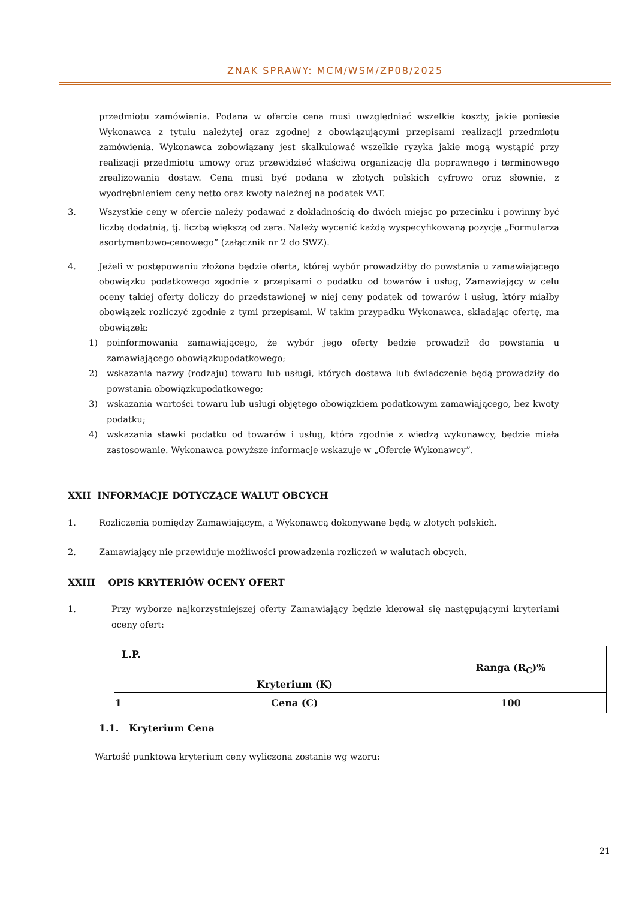ZNAK SPRAWY: MCM/WSM/ZP08/2025
przedmiotu zamówienia. Podana w ofercie cena musi uwzględniać wszelkie koszty, jakie poniesie Wykonawca z tytułu należytej oraz zgodnej z obowiązującymi przepisami realizacji przedmiotu zamówienia. Wykonawca zobowiązany jest skalkulować wszelkie ryzyka jakie mogą wystąpić przy realizacji przedmiotu umowy oraz przewidzieć właściwą organizację dla poprawnego i terminowego zrealizowania dostaw. Cena musi być podana w złotych polskich cyfrowo oraz słownie, z wyodrębnieniem ceny netto oraz kwoty należnej na podatek VAT.
3. Wszystkie ceny w ofercie należy podawać z dokładnością do dwóch miejsc po przecinku i powinny być liczbą dodatnią, tj. liczbą większą od zera. Należy wycenić każdą wyspecyfikowaną pozycję „Formularza asortymentowo-cenowego” (załącznik nr 2 do SWZ).
4. Jeżeli w postępowaniu złożona będzie oferta, której wybór prowadziłby do powstania u zamawiającego obowiązku podatkowego zgodnie z przepisami o podatku od towarów i usług, Zamawiający w celu oceny takiej oferty doliczy do przedstawionej w niej ceny podatek od towarów i usług, który miałby obowiązek rozliczyć zgodnie z tymi przepisami. W takim przypadku Wykonawca, składając ofertę, ma obowiązek:
1) poinformowania zamawiającego, że wybór jego oferty będzie prowadził do powstania u zamawiającego obowiązkupodatkowego;
2) wskazania nazwy (rodzaju) towaru lub usługi, których dostawa lub świadczenie będą prowadziły do powstania obowiązkupodatkowego;
3) wskazania wartości towaru lub usługi objętego obowiązkiem podatkowym zamawiającego, bez kwoty podatku;
4) wskazania stawki podatku od towarów i usług, która zgodnie z wiedzą wykonawcy, będzie miała zastosowanie. Wykonawca powyższe informacje wskazuje w „Ofercie Wykonawcy”.
XXII INFORMACJE DOTYCZĄCE WALUT OBCYCH
1. Rozliczenia pomiędzy Zamawiającym, a Wykonawcą dokonywane będą w złotych polskich.
2. Zamawiający nie przewiduje możliwości prowadzenia rozliczeń w walutach obcych.
XXIII OPIS KRYTERIÓW OCENY OFERT
1. Przy wyborze najkorzystniejszej oferty Zamawiający będzie kierował się następującymi kryteriami oceny ofert:
| L.P. | Kryterium (K) | Ranga (R<sub>C</sub>)% |
| 1 | Cena (C) | 100 |
1.1. Kryterium Cena
Wartość punktowa kryterium ceny wyliczona zostanie wg wzoru:
21